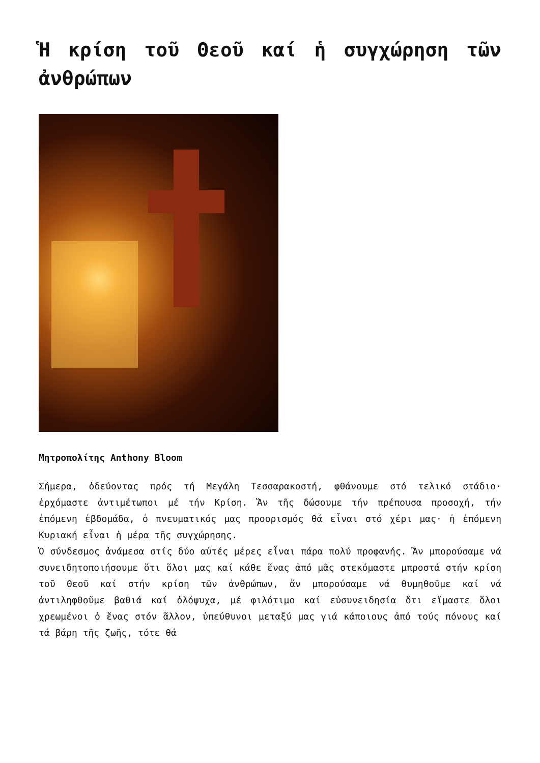Ἡ κρίση τοῦ Θεοῦ καί ἡ συγχώρηση τῶν ἀνθρώπων
Μητροπολίτης Anthony Bloom
Σήμερα, ὁδεύοντας πρός τή Μεγάλη Τεσσαρακοστή, φθάνουμε στό τελικό στάδιο· ἐρχόμαστε ἀντιμέτωποι μέ τήν Κρίση. Ἄν τῆς δώσουμε τήν πρέπουσα προσοχή, τήν ἑπόμενη ἑβδομάδα, ὁ πνευματικός μας προορισμός θά εἶναι στό χέρι μας· ἡ ἑπόμενη Κυριακή εἶναι ἡ μέρα τῆς συγχώρησης.
Ὁ σύνδεσμος ἀνάμεσα στίς δύο αὐτές μέρες εἶναι πάρα πολύ προφανής. Ἄν μπορούσαμε νά συνειδητοποιήσουμε ὅτι ὅλοι μας καί κάθε ἕνας ἀπό μᾶς στεκόμαστε μπροστά στήν κρίση τοῦ Θεοῦ καί στήν κρίση τῶν ἀνθρώπων, ἄν μπορούσαμε νά θυμηθοῦμε καί νά ἀντιληφθοῦμε βαθιά καί ὁλόψυχα, μέ φιλότιμο καί εὐσυνειδησία ὅτι εἴμαστε ὅλοι χρεωμένοι ὁ ἕνας στόν ἄλλον, ὑπεύθυνοι μεταξύ μας γιά κάποιους ἀπό τούς πόνους καί τά βάρη τῆς ζωῆς, τότε θά